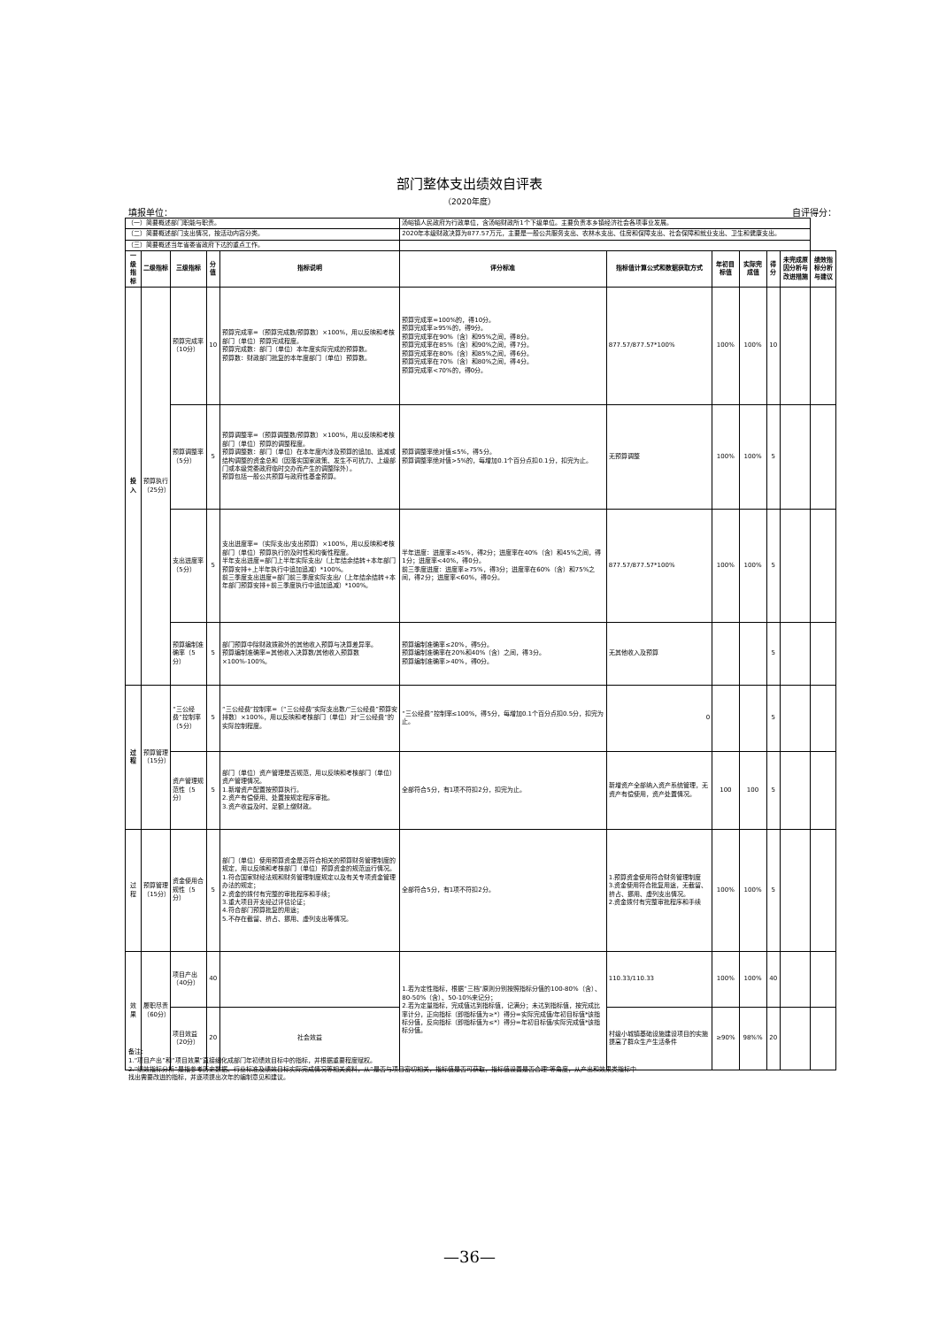部门整体支出绩效自评表
（2020年度）
填报单位： 自评得分：
| （一）简要概述部门职能与职责。 | | | | | 汤峪镇人民政府为行政单位，含汤峪财政所1个下级单位。主要负责本乡镇经济社会各项事业发展。 | | | | | | |
| （二）简要概述部门支出情况，按活动内容分类。 | | | | | 2020年本级财政决算为877.57万元，主要是一般公共服务支出、农林水支出、住房和保障支出、社会保障和就业支出、卫生和健康支出。 | | | | | | |
| （三）简要概述当年省委省政府下达的重点工作。 | | | | | | | | | | | |
| 一级指标 | 二级指标 | 三级指标 | 分值 | 指标说明 | 评分标准 | 指标值计算公式和数据获取方式 | 年初目标值 | 实际完成值 | 得分 | 未完成原因分析与改进措施 | 绩效指标分析与建议 |
| 投入 | 预算执行（25分） | 预算完成率（10分） | 10 | 预算完成率=（预算完成数/预算数）×100%，用以反映和考核部门（单位）预算完成程度。 预算完成数：部门（单位）本年度实际完成的预算数。 预算数：财政部门批复的本年度部门（单位）预算数。 | 预算完成率=100%的，得10分。 预算完成率≥95%的，得9分。 预算完成率在90%（含）和95%之间，得8分。 预算完成率在85%（含）和90%之间，得7分。 预算完成率在80%（含）和85%之间，得6分。 预算完成率在70%（含）和80%之间，得4分。 预算完成率<70%的，得0分。 | 877.57/877.57*100% | 100% | 100% | 10 | | |
| | | 预算调整率（5分） | 5 | 预算调整率=（预算调整数/预算数）×100%，用以反映和考核部门（单位）预算的调整程度。 预算调整数：部门（单位）在本年度内涉及预算的追加、追减或结构调整的资金总和（因落实国家政策、发生不可抗力、上级部门或本级党委政府临时交办而产生的调整除外）。 预算包括一般公共预算与政府性基金预算。 | 预算调整率绝对值≤5%，得5分。 预算调整率绝对值>5%的，每增加0.1个百分点扣0.1分，扣完为止。 | 无预算调整 | 100% | 100% | 5 | | |
| | | 支出进度率（5分） | 5 | 支出进度率=（实际支出/支出预算）×100%，用以反映和考核部门（单位）预算执行的及时性和均衡性程度。 半年支出进度=部门上半年实际支出/（上年结余结转+本年部门预算安排+上半年执行中追加追减）*100%。 前三季度支出进度=部门前三季度实际支出/（上年结余结转+本年部门预算安排+前三季度执行中追加追减）*100%。 | 半年进度：进度率≥45%，得2分；进度率在40%（含）和45%之间，得1分；进度率<40%，得0分。 前三季度进度：进度率≥75%，得3分；进度率在60%（含）和75%之间，得2分；进度率<60%，得0分。 | 877.57/877.57*100% | 100% | 100% | 5 | | |
| | | 预算编制准确率（5分） | 5 | 部门预算中除财政拨款外的其他收入预算与决算差异率。 预算编制准确率=其他收入决算数/其他收入预算数×100%-100%。 | 预算编制准确率≤20%，得5分。 预算编制准确率在20%和40%（含）之间，得3分。 预算编制准确率>40%，得0分。 | 无其他收入及预算 | | | 5 | | |
| 过程 | 预算管理（15分） | “三公经费”控制率（5分） | 5 | “三公经费”控制率=（“三公经费”实际支出数/“三公经费”预算安排数）×100%，用以反映和考核部门（单位）对“三公经费”的实际控制程度。 | “三公经费”控制率≤100%，得5分，每增加0.1个百分点扣0.5分，扣完为止。 | 0 | | | 5 | | |
| | | 资产管理规范性（5分） | 5 | 部门（单位）资产管理是否规范，用以反映和考核部门（单位）资产管理情况。 1.新增资产配置按预算执行。 2.资产有偿使用、处置按规定程序审批。 3.资产收益及时、足额上缴财政。 | 全部符合5分，有1项不符扣2分，扣完为止。 | 新增资产全部纳入资产系统管理，无资产有偿使用，资产处置情况。 | 100 | 100 | 5 | | |
| 过程 | 预算管理（15分） | 资金使用合规性（5分） | 5 | 部门（单位）使用预算资金是否符合相关的预算财务管理制度的规定，用以反映和考核部门（单位）预算资金的规范运行情况。 1.符合国家财经法规和财务管理制度规定以及有关专项资金管理办法的规定； 2.资金的拨付有完整的审批程序和手续； 3.重大项目开支经过评估论证； 4.符合部门预算批复的用途； 5.不存在截留、挤占、挪用、虚列支出等情况。 | 全部符合5分，有1项不符扣2分。 | 1.预算资金使用符合财务管理制度 3.资金使用符合批复用途，无截留、挤占、挪用、虚列支出情况。 2.资金拨付有完整审批程序和手续 | 100% | 100% | 5 | | |
| 效果 | 履职尽责（60分） | 项目产出（40分） | 40 | | 1.若为定性指标，根据“三档”原则分别按照指标分值的100-80%（含）、80-50%（含）、50-10%来记分； 2.若为定量指标，完成值达到指标值，记满分；未达到指标值，按完成比率计分，正向指标（即指标值为≥*）得分=实际完成值/年初目标值*该指标分值，反向指标（即指标值为≤*）得分=年初目标值/实际完成值*该指标分值。 | 110.33/110.33 | 100% | 100% | 40 | | |
| | | 项目效益（20分） | 20 | 社会效益 | | 村级小城镇基础设施建设项目的实施提高了群众生产生活条件 | ≥90% | 98%% | 20 | | |
备注：
1.“项目产出”和“项目效果”直接细化成部门年初绩效目标中的指标，并根据重要程度赋权。
2.“绩效指标分析”是指参考历史数据、行业标准及绩效目标实际完成情况等相关资料，从“是否与项目密切相关，指标值是否可获取，指标值设置是否合理”等角度，从产出和效果类指标中找出需要改进的指标，并逐项提出次年的编制意见和建议。
—36—